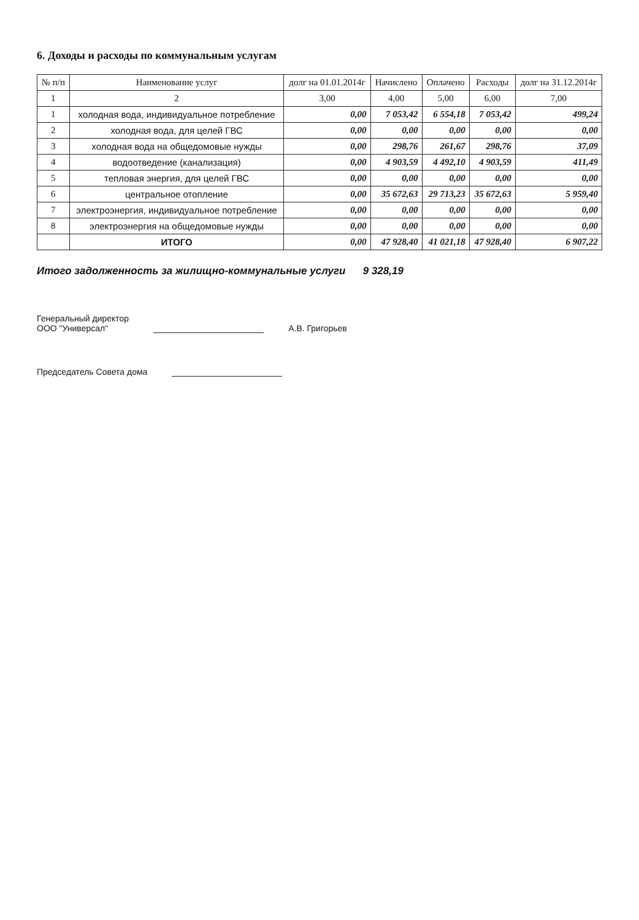6. Доходы и расходы по коммунальным услугам
| № п/п | Наименование услуг | долг на 01.01.2014г | Начислено | Оплачено | Расходы | долг на 31.12.2014г |
| --- | --- | --- | --- | --- | --- | --- |
| 1 | 2 | 3,00 | 4,00 | 5,00 | 6,00 | 7,00 |
| 1 | холодная вода, индивидуальное потребление | 0,00 | 7 053,42 | 6 554,18 | 7 053,42 | 499,24 |
| 2 | холодная вода, для целей ГВС | 0,00 | 0,00 | 0,00 | 0,00 | 0,00 |
| 3 | холодная вода на общедомовые нужды | 0,00 | 298,76 | 261,67 | 298,76 | 37,09 |
| 4 | водоотведение (канализация) | 0,00 | 4 903,59 | 4 492,10 | 4 903,59 | 411,49 |
| 5 | тепловая энергия, для целей ГВС | 0,00 | 0,00 | 0,00 | 0,00 | 0,00 |
| 6 | центральное отопление | 0,00 | 35 672,63 | 29 713,23 | 35 672,63 | 5 959,40 |
| 7 | электроэнергия, индивидуальное потребление | 0,00 | 0,00 | 0,00 | 0,00 | 0,00 |
| 8 | электроэнергия на общедомовые нужды | 0,00 | 0,00 | 0,00 | 0,00 | 0,00 |
| | ИТОГО | 0,00 | 47 928,40 | 41 021,18 | 47 928,40 | 6 907,22 |
Итого задолженность за жилищно-коммунальные услуги 9 328,19
Генеральный директор
ООО "Универсал"
А.В. Григорьев
Председатель Совета дома